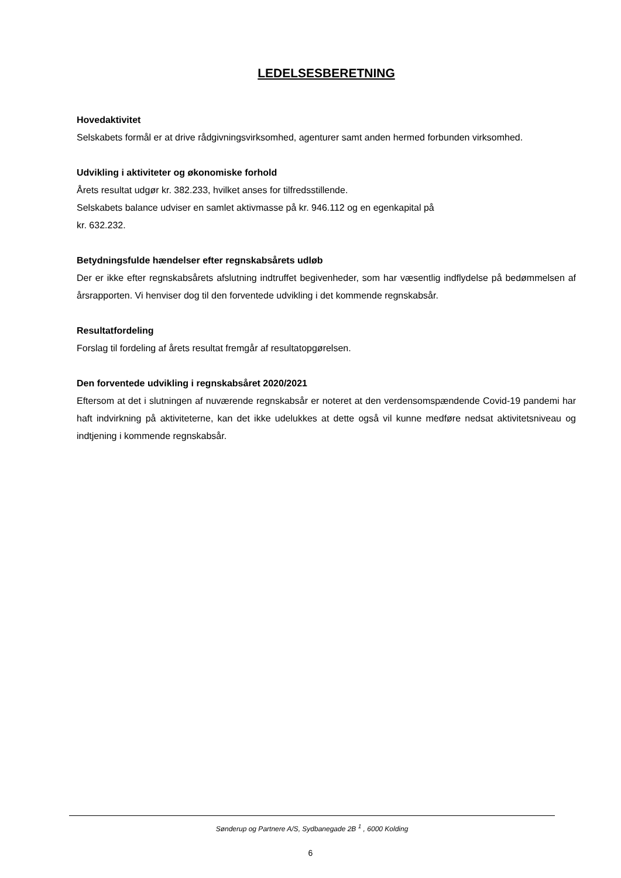LEDELSESBERETNING
Hovedaktivitet
Selskabets formål er at drive rådgivningsvirksomhed, agenturer samt anden hermed forbunden virksomhed.
Udvikling i aktiviteter og økonomiske forhold
Årets resultat udgør kr. 382.233, hvilket anses for tilfredsstillende.
Selskabets balance udviser en samlet aktivmasse på kr. 946.112 og en egenkapital på
kr. 632.232.
Betydningsfulde hændelser efter regnskabsårets udløb
Der er ikke efter regnskabsårets afslutning indtruffet begivenheder, som har væsentlig indflydelse på bedømmelsen af årsrapporten. Vi henviser dog til den forventede udvikling i det kommende regnskabsår.
Resultatfordeling
Forslag til fordeling af årets resultat fremgår af resultatopgørelsen.
Den forventede udvikling i regnskabsåret 2020/2021
Eftersom at det i slutningen af nuværende regnskabsår er noteret at den verdensomspændende Covid-19 pandemi har haft indvirkning på aktiviteterne, kan det ikke udelukkes at dette også vil kunne medføre nedsat aktivitetsniveau og indtjening i kommende regnskabsår.
Sønderup og Partnere A/S, Sydbanegade 2B <sup>1</sup> , 6000 Kolding
6